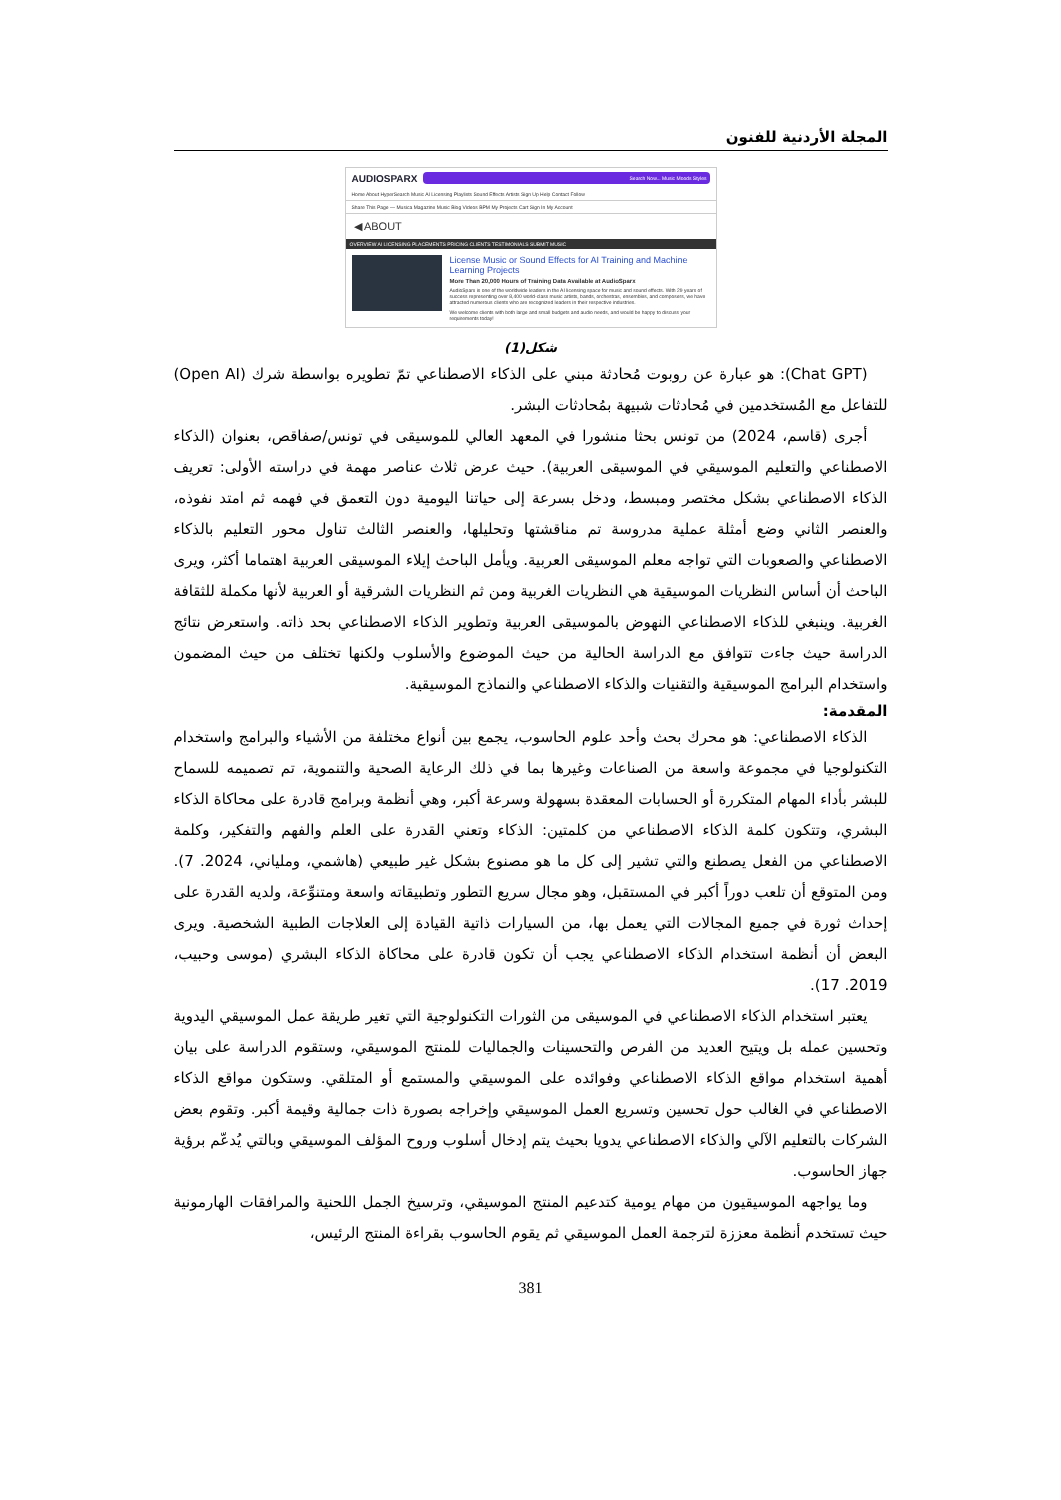المجلة الأردنية للفنون
AUDIOSPARX Search Now... Music Moods Styles
Home About HyperSearch Music AI Licensing Playlists Sound Effects Artists Sign Up Help Contact Follow
Share This Page — Musica Magazine Music Blog Videos BPM My Projects Cart Sign In My Account
◀ ABOUT
OVERVIEW AI LICENSING PLACEMENTS PRICING CLIENTS TESTIMONIALS SUBMIT MUSIC
License Music or Sound Effects for AI Training and Machine Learning Projects
More Than 20,000 Hours of Training Data Available at AudioSparx
AudioSparx is one of the worldwide leaders in the AI licensing space for music and sound effects. With 29 years of success representing over 8,400 world-class music artists, bands, orchestras, ensembles, and composers, we have attracted numerous clients who are recognized leaders in their respective industries.
We welcome clients with both large and small budgets and audio needs, and would be happy to discuss your requirements today!
شكل(1)
(Chat GPT): هو عبارة عن روبوت مُحادثة مبني على الذكاء الاصطناعي تمّ تطويره بواسطة شرك (Open AI) للتفاعل مع المُستخدمين في مُحادثات شبيهة بمُحادثات البشر.
أجرى (قاسم، 2024) من تونس بحثا منشورا في المعهد العالي للموسيقى في تونس/صفاقص، بعنوان (الذكاء الاصطناعي والتعليم الموسيقي في الموسيقى العربية). حيث عرض ثلاث عناصر مهمة في دراسته الأولى: تعريف الذكاء الاصطناعي بشكل مختصر ومبسط، ودخل بسرعة إلى حياتنا اليومية دون التعمق في فهمه ثم امتد نفوذه، والعنصر الثاني وضع أمثلة عملية مدروسة تم مناقشتها وتحليلها، والعنصر الثالث تناول محور التعليم بالذكاء الاصطناعي والصعوبات التي تواجه معلم الموسيقى العربية. ويأمل الباحث إيلاء الموسيقى العربية اهتماما أكثر، ويرى الباحث أن أساس النظريات الموسيقية هي النظريات الغربية ومن ثم النظريات الشرقية أو العربية لأنها مكملة للثقافة الغربية. وينبغي للذكاء الاصطناعي النهوض بالموسيقى العربية وتطوير الذكاء الاصطناعي بحد ذاته. واستعرض نتائج الدراسة حيث جاءت تتوافق مع الدراسة الحالية من حيث الموضوع والأسلوب ولكنها تختلف من حيث المضمون واستخدام البرامج الموسيقية والتقنيات والذكاء الاصطناعي والنماذج الموسيقية.
المقدمة:
الذكاء الاصطناعي: هو محرك بحث وأحد علوم الحاسوب، يجمع بين أنواع مختلفة من الأشياء والبرامج واستخدام التكنولوجيا في مجموعة واسعة من الصناعات وغيرها بما في ذلك الرعاية الصحية والتنموية، تم تصميمه للسماح للبشر بأداء المهام المتكررة أو الحسابات المعقدة بسهولة وسرعة أكبر، وهي أنظمة وبرامج قادرة على محاكاة الذكاء البشري، وتتكون كلمة الذكاء الاصطناعي من كلمتين: الذكاء وتعني القدرة على العلم والفهم والتفكير، وكلمة الاصطناعي من الفعل يصطنع والتي تشير إلى كل ما هو مصنوع بشكل غير طبيعي (هاشمي، وملياني، 2024. 7). ومن المتوقع أن تلعب دوراً أكبر في المستقبل، وهو مجال سريع التطور وتطبيقاته واسعة ومتنوِّعة، ولديه القدرة على إحداث ثورة في جميع المجالات التي يعمل بها، من السيارات ذاتية القيادة إلى العلاجات الطبية الشخصية. ويرى البعض أن أنظمة استخدام الذكاء الاصطناعي يجب أن تكون قادرة على محاكاة الذكاء البشري (موسى وحبيب، 2019. 17).
يعتبر استخدام الذكاء الاصطناعي في الموسيقى من الثورات التكنولوجية التي تغير طريقة عمل الموسيقي اليدوية وتحسين عمله بل ويتيح العديد من الفرص والتحسينات والجماليات للمنتج الموسيقي، وستقوم الدراسة على بيان أهمية استخدام مواقع الذكاء الاصطناعي وفوائده على الموسيقي والمستمع أو المتلقي. وستكون مواقع الذكاء الاصطناعي في الغالب حول تحسين وتسريع العمل الموسيقي وإخراجه بصورة ذات جمالية وقيمة أكبر. وتقوم بعض الشركات بالتعليم الآلي والذكاء الاصطناعي يدويا بحيث يتم إدخال أسلوب وروح المؤلف الموسيقي وبالتي يُدعّم برؤية جهاز الحاسوب.
وما يواجهه الموسيقيون من مهام يومية كتدعيم المنتج الموسيقي، وترسيخ الجمل اللحنية والمرافقات الهارمونية حيث تستخدم أنظمة معززة لترجمة العمل الموسيقي ثم يقوم الحاسوب بقراءة المنتج الرئيس،
381